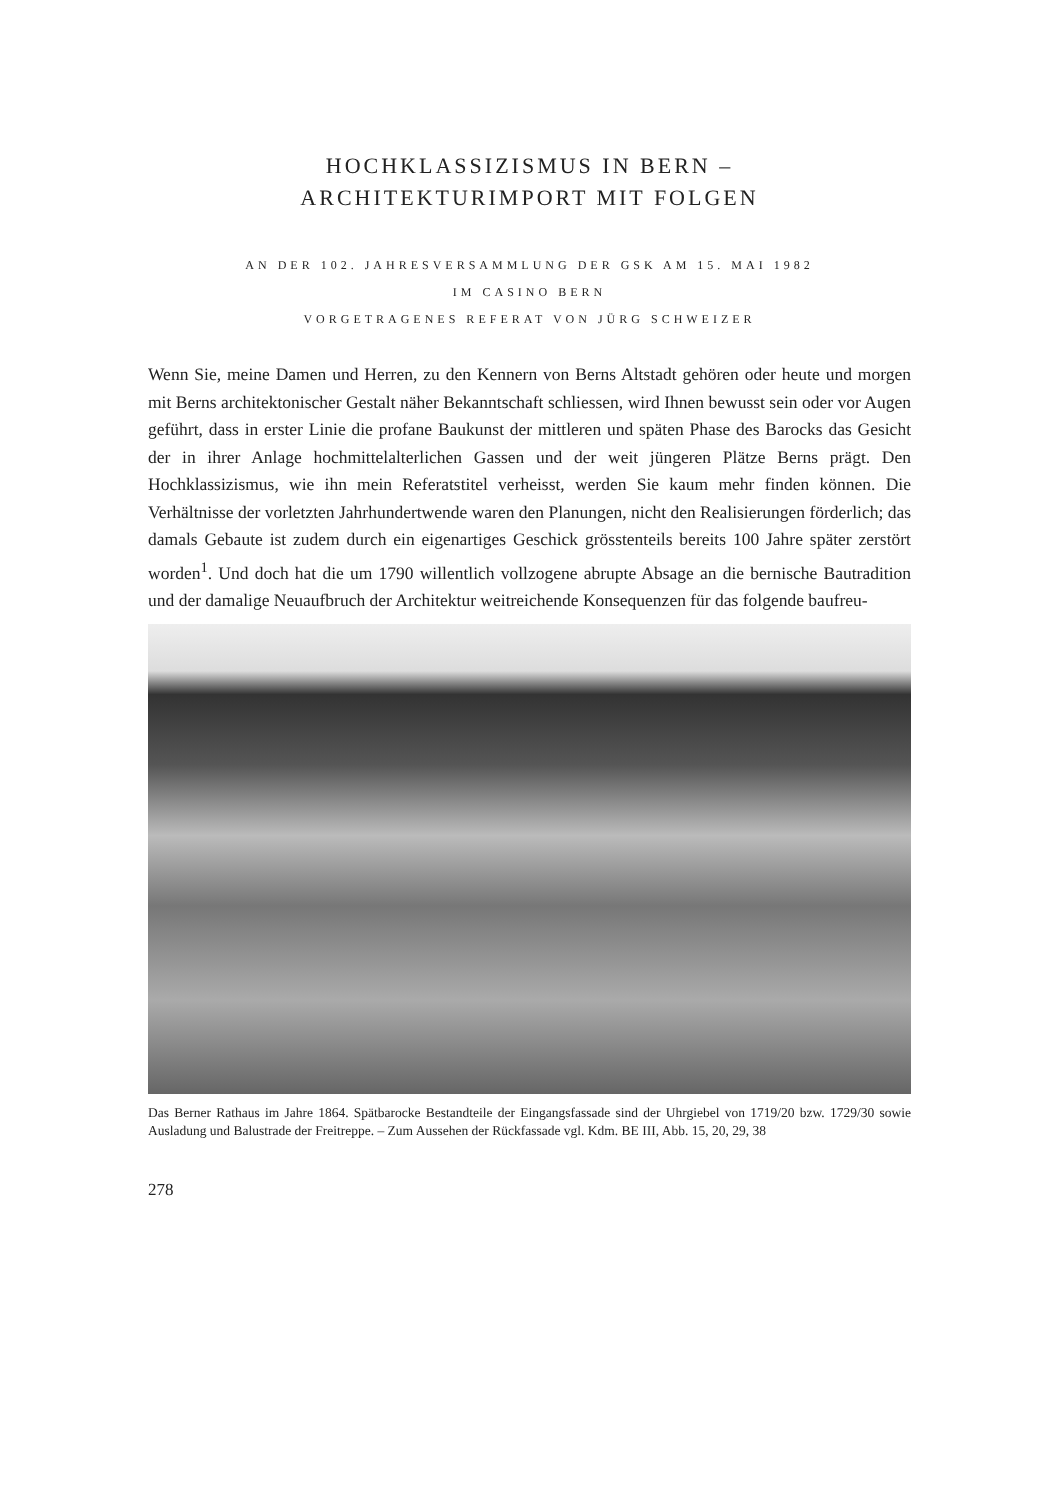HOCHKLASSIZISMUS IN BERN –
ARCHITEKTURIMPORT MIT FOLGEN
AN DER 102. JAHRESVERSAMMLUNG DER GSK AM 15. MAI 1982
IM CASINO BERN
VORGETRAGENES REFERAT VON JÜRG SCHWEIZER
Wenn Sie, meine Damen und Herren, zu den Kennern von Berns Altstadt gehören oder heute und morgen mit Berns architektonischer Gestalt näher Bekanntschaft schliessen, wird Ihnen bewusst sein oder vor Augen geführt, dass in erster Linie die profane Baukunst der mittleren und späten Phase des Barocks das Gesicht der in ihrer Anlage hochmittelalterlichen Gassen und der weit jüngeren Plätze Berns prägt. Den Hochklassizismus, wie ihn mein Referatstitel verheisst, werden Sie kaum mehr finden können. Die Verhältnisse der vorletzten Jahrhundertwende waren den Planungen, nicht den Realisierungen förderlich; das damals Gebaute ist zudem durch ein eigenartiges Geschick grösstenteils bereits 100 Jahre später zerstört worden<sup>1</sup>. Und doch hat die um 1790 willentlich vollzogene abrupte Absage an die bernische Bautradition und der damalige Neuaufbruch der Architektur weitreichende Konsequenzen für das folgende baufreu-
Das Berner Rathaus im Jahre 1864. Spätbarocke Bestandteile der Eingangsfassade sind der Uhrgiebel von 1719/20 bzw. 1729/30 sowie Ausladung und Balustrade der Freitreppe. – Zum Aussehen der Rückfassade vgl. Kdm. BE III, Abb. 15, 20, 29, 38
278